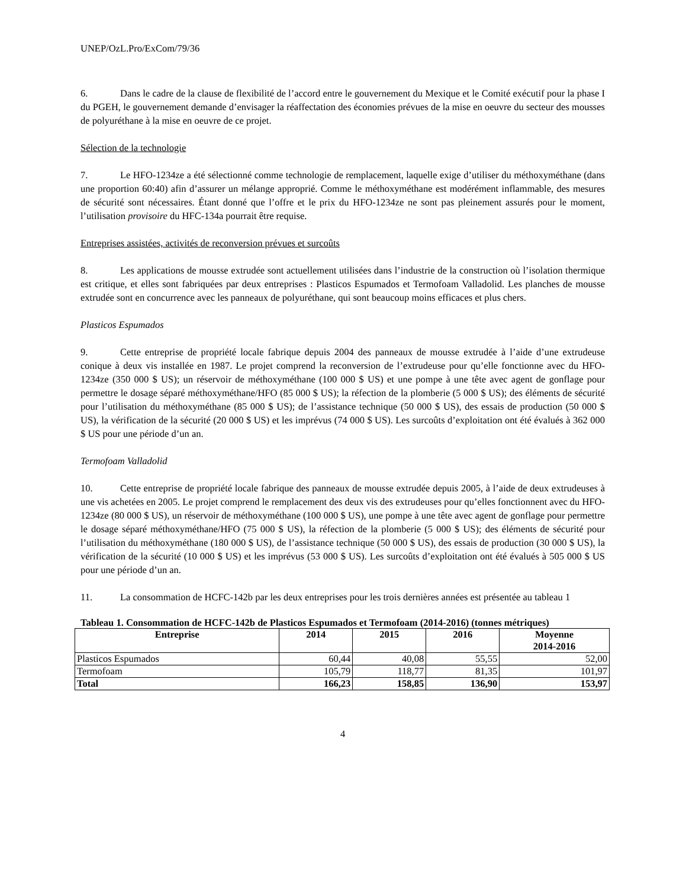UNEP/OzL.Pro/ExCom/79/36
6. Dans le cadre de la clause de flexibilité de l’accord entre le gouvernement du Mexique et le Comité exécutif pour la phase I du PGEH, le gouvernement demande d’envisager la réaffectation des économies prévues de la mise en oeuvre du secteur des mousses de polyuréthane à la mise en oeuvre de ce projet.
Sélection de la technologie
7. Le HFO-1234ze a été sélectionné comme technologie de remplacement, laquelle exige d’utiliser du méthoxyméthane (dans une proportion 60:40) afin d’assurer un mélange approprié. Comme le méthoxyméthane est modérément inflammable, des mesures de sécurité sont nécessaires. Étant donné que l’offre et le prix du HFO-1234ze ne sont pas pleinement assurés pour le moment, l’utilisation provisoire du HFC-134a pourrait être requise.
Entreprises assistées, activités de reconversion prévues et surcoûts
8. Les applications de mousse extrudée sont actuellement utilisées dans l’industrie de la construction où l’isolation thermique est critique, et elles sont fabriquées par deux entreprises : Plasticos Espumados et Termofoam Valladolid. Les planches de mousse extrudée sont en concurrence avec les panneaux de polyuréthane, qui sont beaucoup moins efficaces et plus chers.
Plasticos Espumados
9. Cette entreprise de propriété locale fabrique depuis 2004 des panneaux de mousse extrudée à l’aide d’une extrudeuse conique à deux vis installée en 1987. Le projet comprend la reconversion de l’extrudeuse pour qu’elle fonctionne avec du HFO-1234ze (350 000 $ US); un réservoir de méthoxyméthane (100 000 $ US) et une pompe à une tête avec agent de gonflage pour permettre le dosage séparé méthoxyméthane/HFO (85 000 $ US); la réfection de la plomberie (5 000 $ US); des éléments de sécurité pour l’utilisation du méthoxyméthane (85 000 $ US); de l’assistance technique (50 000 $ US), des essais de production (50 000 $ US), la vérification de la sécurité (20 000 $ US) et les imprévus (74 000 $ US). Les surcoûts d’exploitation ont été évalués à 362 000 $ US pour une période d’un an.
Termofoam Valladolid
10. Cette entreprise de propriété locale fabrique des panneaux de mousse extrudée depuis 2005, à l’aide de deux extrudeuses à une vis achetées en 2005. Le projet comprend le remplacement des deux vis des extrudeuses pour qu’elles fonctionnent avec du HFO-1234ze (80 000 $ US), un réservoir de méthoxyméthane (100 000 $ US), une pompe à une tête avec agent de gonflage pour permettre le dosage séparé méthoxyméthane/HFO (75 000 $ US), la réfection de la plomberie (5 000 $ US); des éléments de sécurité pour l’utilisation du méthoxyméthane (180 000 $ US), de l’assistance technique (50 000 $ US), des essais de production (30 000 $ US), la vérification de la sécurité (10 000 $ US) et les imprévus (53 000 $ US). Les surcoûts d’exploitation ont été évalués à 505 000 $ US pour une période d’un an.
11. La consommation de HCFC-142b par les deux entreprises pour les trois dernières années est présentée au tableau 1
Tableau 1. Consommation de HCFC-142b de Plasticos Espumados et Termofoam (2014-2016) (tonnes métriques)
| Entreprise | 2014 | 2015 | 2016 | Moyenne 2014-2016 |
| --- | --- | --- | --- | --- |
| Plasticos Espumados | 60,44 | 40,08 | 55,55 | 52,00 |
| Termofoam | 105,79 | 118,77 | 81,35 | 101,97 |
| Total | 166,23 | 158,85 | 136,90 | 153,97 |
4